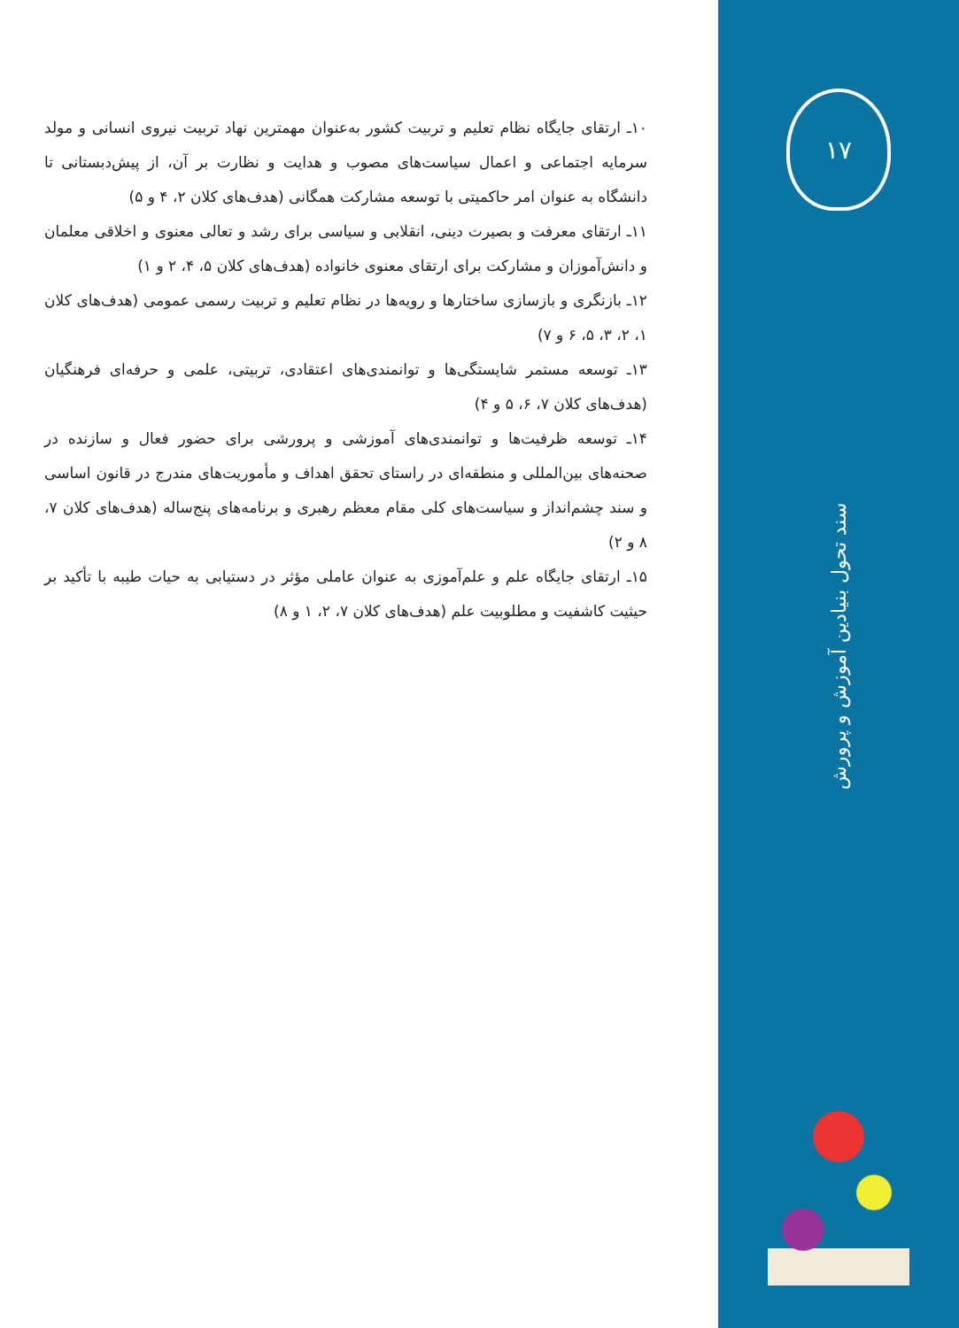۱۷
سند تحول بنیادین آموزش و پرورش
۱۰ـ ارتقای جایگاه نظام تعلیم و تربیت کشور به‌عنوان مهمترین نهاد تربیت نیروی انسانی و مولد سرمایه اجتماعی و اعمال سیاست‌های مصوب و هدایت و نظارت بر آن، از پیش‌دبستانی تا دانشگاه به عنوان امر حاکمیتی با توسعه مشارکت همگانی (هدف‌های کلان ۲، ۴ و ۵)
۱۱ـ ارتقای معرفت و بصیرت دینی، انقلابی و سیاسی برای رشد و تعالی معنوی و اخلاقی معلمان و دانش‌آموزان و مشارکت برای ارتقای معنوی خانواده (هدف‌های کلان ۵، ۴، ۲ و ۱)
۱۲ـ بازنگری و بازسازی ساختارها و رویه‌ها در نظام تعلیم و تربیت رسمی عمومی (هدف‌های کلان ۱، ۲، ۳، ۵، ۶ و ۷)
۱۳ـ توسعه مستمر شایستگی‌ها و توانمندی‌های اعتقادی، تربیتی، علمی و حرفه‌ای فرهنگیان (هدف‌های کلان ۷، ۶، ۵ و ۴)
۱۴ـ توسعه ظرفیت‌ها و توانمندی‌های آموزشی و پرورشی برای حضور فعال و سازنده در صحنه‌های بین‌المللی و منطقه‌ای در راستای تحقق اهداف و مأموریت‌های مندرج در قانون اساسی و سند چشم‌انداز و سیاست‌های کلی مقام معظم رهبری و برنامه‌های پنج‌ساله (هدف‌های کلان ۷، ۸ و ۲)
۱۵ـ ارتقای جایگاه علم و علم‌آموزی به عنوان عاملی مؤثر در دستیابی به حیات طیبه با تأکید بر حیثیت کاشفیت و مطلوبیت علم (هدف‌های کلان ۷، ۲، ۱ و ۸)